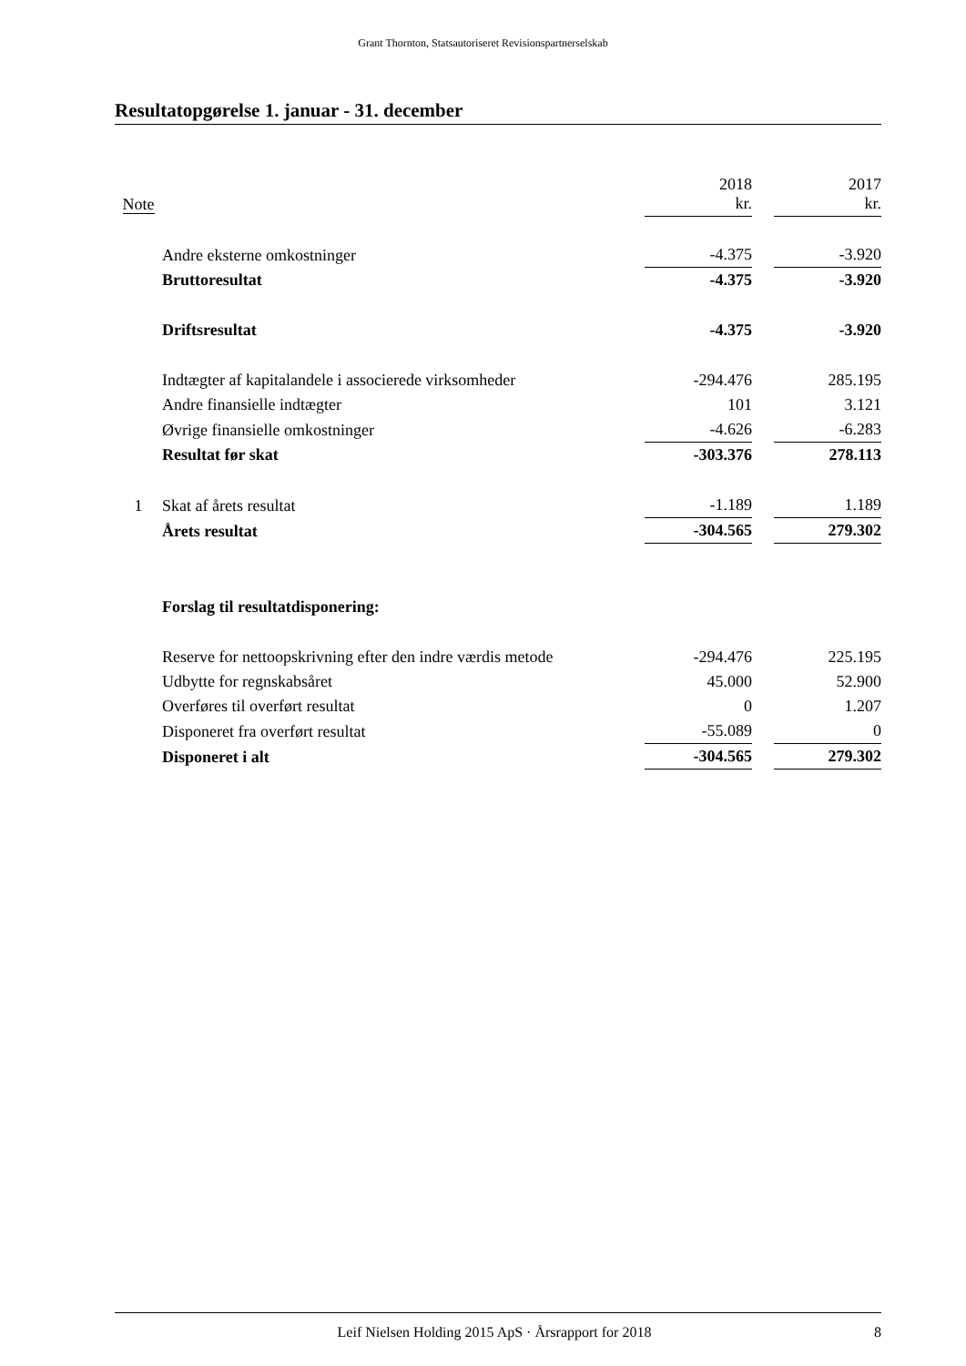Grant Thornton, Statsautoriseret Revisionspartnerselskab
Resultatopgørelse 1. januar - 31. december
| Note | | 2018 kr. | | 2017 kr. |
| | Andre eksterne omkostninger | -4.375 | | -3.920 |
| | Bruttoresultat | -4.375 | | -3.920 |
| | Driftsresultat | -4.375 | | -3.920 |
| | Indtægter af kapitalandele i associerede virksomheder | -294.476 | | 285.195 |
| | Andre finansielle indtægter | 101 | | 3.121 |
| | Øvrige finansielle omkostninger | -4.626 | | -6.283 |
| | Resultat før skat | -303.376 | | 278.113 |
| 1 | Skat af årets resultat | -1.189 | | 1.189 |
| | Årets resultat | -304.565 | | 279.302 |
| | Forslag til resultatdisponering: | | | |
| | Reserve for nettoopskrivning efter den indre værdis metode | -294.476 | | 225.195 |
| | Udbytte for regnskabsåret | 45.000 | | 52.900 |
| | Overføres til overført resultat | 0 | | 1.207 |
| | Disponeret fra overført resultat | -55.089 | | 0 |
| | Disponeret i alt | -304.565 | | 279.302 |
Leif Nielsen Holding 2015 ApS · Årsrapport for 2018 8